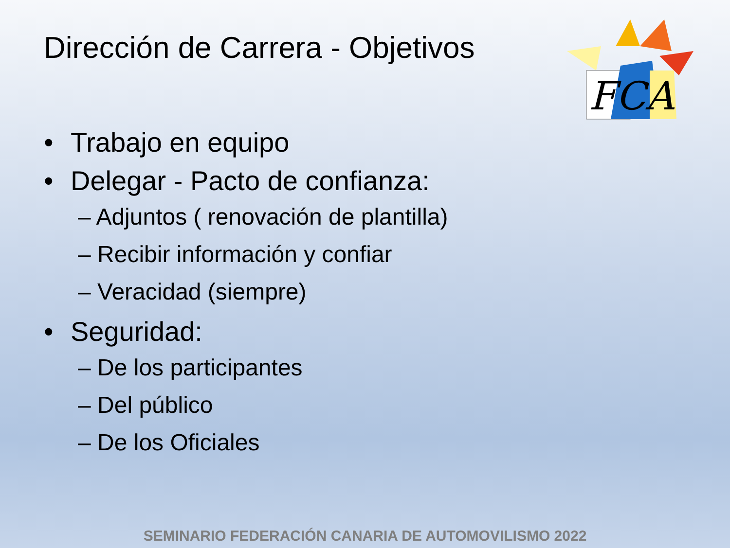Dirección de Carrera - Objetivos
FCA
• Trabajo en equipo
• Delegar - Pacto de confianza:
– Adjuntos ( renovación de plantilla)
– Recibir información y confiar
– Veracidad (siempre)
• Seguridad:
– De los participantes
– Del público
– De los Oficiales
SEMINARIO FEDERACIÓN CANARIA DE AUTOMOVILISMO 2022